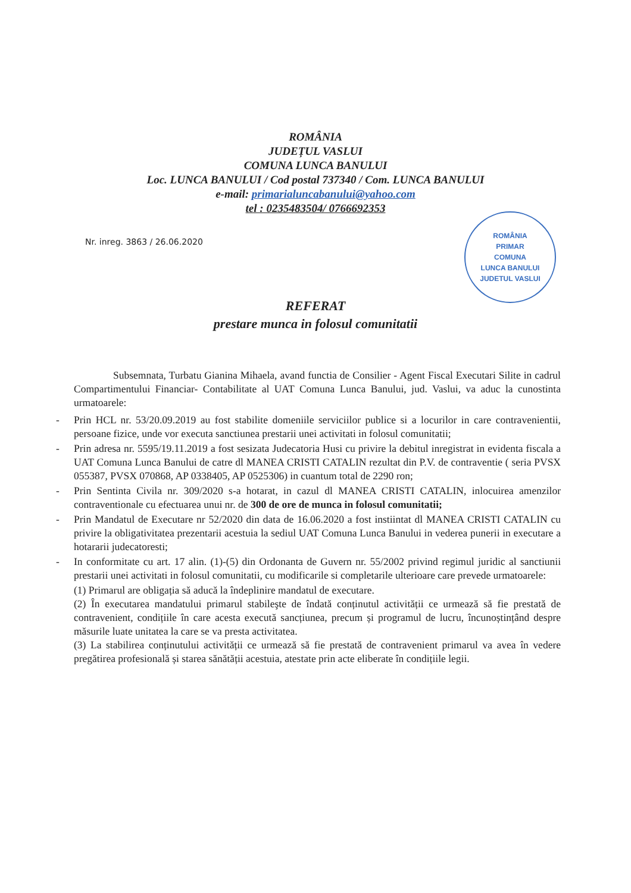ROMÂNIA
JUDEȚUL VASLUI
COMUNA LUNCA BANULUI
Loc. LUNCA BANULUI / Cod postal 737340 / Com. LUNCA BANULUI
e-mail: primarialuncabanului@yahoo.com
tel : 0235483504/ 0766692353
Nr. inreg. 3863 / 26.06.2020
ROMÂNIA
PRIMAR
COMUNA
LUNCA BANULUI
JUDETUL VASLUI
REFERAT
prestare munca in folosul comunitatii
Subsemnata, Turbatu Gianina Mihaela, avand functia de Consilier - Agent Fiscal Executari Silite in cadrul Compartimentului Financiar- Contabilitate al UAT Comuna Lunca Banului, jud. Vaslui, va aduc la cunostinta urmatoarele:
- Prin HCL nr. 53/20.09.2019 au fost stabilite domeniile serviciilor publice si a locurilor in care contravenientii, persoane fizice, unde vor executa sanctiunea prestarii unei activitati in folosul comunitatii;
- Prin adresa nr. 5595/19.11.2019 a fost sesizata Judecatoria Husi cu privire la debitul inregistrat in evidenta fiscala a UAT Comuna Lunca Banului de catre dl MANEA CRISTI CATALIN rezultat din P.V. de contraventie ( seria PVSX 055387, PVSX 070868, AP 0338405, AP 0525306) in cuantum total de 2290 ron;
- Prin Sentinta Civila nr. 309/2020 s-a hotarat, in cazul dl MANEA CRISTI CATALIN, inlocuirea amenzilor contraventionale cu efectuarea unui nr. de 300 de ore de munca in folosul comunitatii;
- Prin Mandatul de Executare nr 52/2020 din data de 16.06.2020 a fost instiintat dl MANEA CRISTI CATALIN cu privire la obligativitatea prezentarii acestuia la sediul UAT Comuna Lunca Banului in vederea punerii in executare a hotararii judecatoresti;
- In conformitate cu art. 17 alin. (1)-(5) din Ordonanta de Guvern nr. 55/2002 privind regimul juridic al sanctiunii prestarii unei activitati in folosul comunitatii, cu modificarile si completarile ulterioare care prevede urmatoarele:
(1) Primarul are obligația să aducă la îndeplinire mandatul de executare.
(2) În executarea mandatului primarul stabileşte de îndată conținutul activității ce urmează să fie prestată de contravenient, condițiile în care acesta execută sancțiunea, precum și programul de lucru, încunoștințând despre măsurile luate unitatea la care se va presta activitatea.
(3) La stabilirea conținutului activității ce urmează să fie prestată de contravenient primarul va avea în vedere pregătirea profesională și starea sănătății acestuia, atestate prin acte eliberate în condițiile legii.